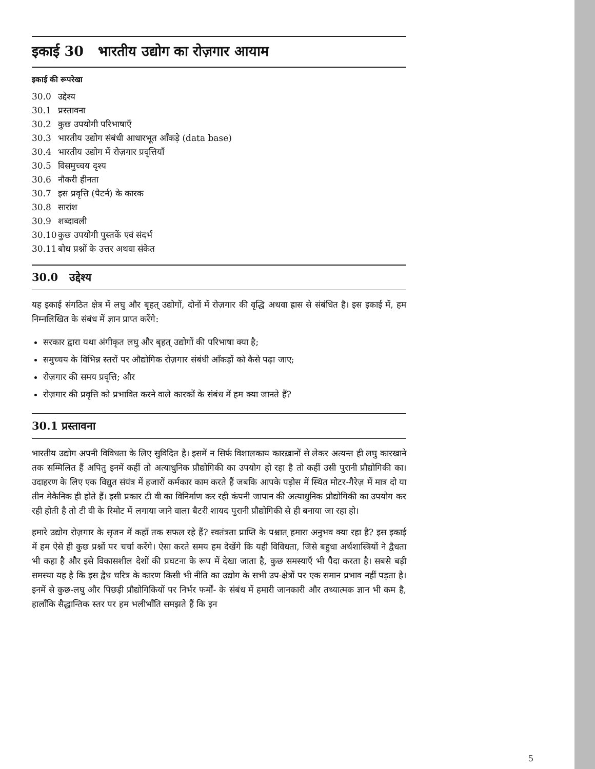इकाई 30 भारतीय उद्योग का रोज़गार आयाम
इकाई की रूपरेखा
30.0 उद्देश्य
30.1 प्रस्तावना
30.2 कुछ उपयोगी परिभाषाएँ
30.3 भारतीय उद्योग संबंधी आधारभूत आँकड़े (data base)
30.4 भारतीय उद्योग में रोज़गार प्रवृत्तियाँ
30.5 विसमुच्चय दृश्य
30.6 नौकरी हीनता
30.7 इस प्रवृत्ति (पैटर्न) के कारक
30.8 सारांश
30.9 शब्दावली
30.10 कुछ उपयोगी पुस्तकें एवं संदर्भ
30.11 बोध प्रश्नों के उत्तर अथवा संकेत
30.0 उद्देश्य
यह इकाई संगठित क्षेत्र में लघु और बृहत् उद्योगों, दोनों में रोज़गार की वृद्धि अथवा ह्रास से संबंधित है। इस इकाई में, हम निम्नलिखित के संबंध में ज्ञान प्राप्त करेंगे:
सरकार द्वारा यथा अंगीकृत लघु और बृहत् उद्योगों की परिभाषा क्या है;
समुच्चय के विभिन्न स्तरों पर औद्योगिक रोज़गार संबंधी आँकड़ों को कैसे पढ़ा जाए;
रोज़गार की समय प्रवृत्ति; और
रोज़गार की प्रवृत्ति को प्रभावित करने वाले कारकों के संबंध में हम क्या जानते हैं?
30.1 प्रस्तावना
भारतीय उद्योग अपनी विविधता के लिए सुविदित है। इसमें न सिर्फ विशालकाय कारख़ानों से लेकर अत्यन्त ही लघु कारखाने तक सम्मिलित हैं अपितु इनमें कहीं तो अत्याधुनिक प्रौद्योगिकी का उपयोग हो रहा है तो कहीं उसी पुरानी प्रौद्योगिकी का। उदाहरण के लिए एक विद्युत संयंत्र में हजारों कर्मकार काम करते हैं जबकि आपके पड़ोस में स्थित मोटर-गैरेज़ में मात्र दो या तीन मेकैनिक ही होते हैं। इसी प्रकार टी वी का विनिर्माण कर रही कंपनी जापान की अत्याधुनिक प्रौद्योगिकी का उपयोग कर रही होती है तो टी वी के रिमोट में लगाया जाने वाला बैटरी शायद पुरानी प्रौद्योगिकी से ही बनाया जा रहा हो।
हमारे उद्योग रोज़गार के सृजन में कहाँ तक सफल रहे हैं? स्वतंत्रता प्राप्ति के पश्चात् हमारा अनुभव क्या रहा है? इस इकाई में हम ऐसे ही कुछ प्रश्नों पर चर्चा करेंगे। ऐसा करते समय हम देखेंगे कि यही विविधता, जिसे बहुधा अर्थशास्त्रियों ने द्वैधता भी कहा है और इसे विकासशील देशों की प्रघटना के रूप में देखा जाता है, कुछ समस्याएँ भी पैदा करता है। सबसे बड़ी समस्या यह है कि इस द्वैध चरित्र के कारण किसी भी नीति का उद्योग के सभी उप-क्षेत्रों पर एक समान प्रभाव नहीं पड़ता है। इनमें से कुछ-लघु और पिछड़ी प्रौद्योगिकियों पर निर्भर फर्मों- के संबंध में हमारी जानकारी और तथ्यात्मक ज्ञान भी कम है, हालाँकि सैद्धान्तिक स्तर पर हम भलीभाँति समझते हैं कि इन
5